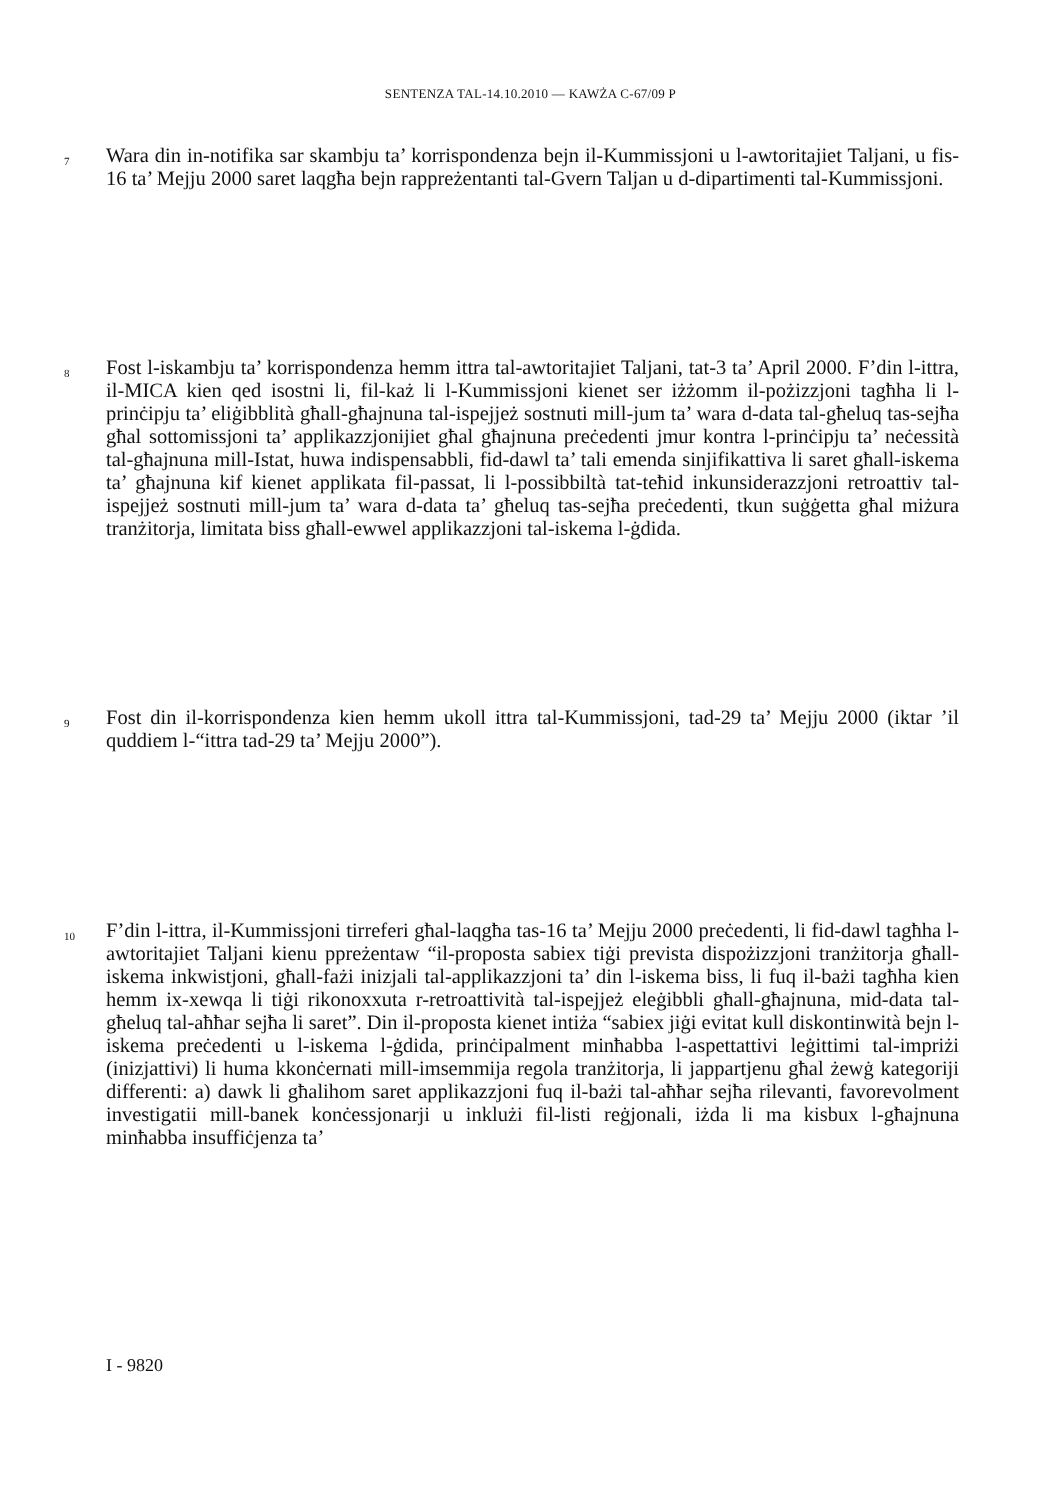SENTENZA TAL-14.10.2010 — KAWŻA C-67/09 P
7
Wara din in-notifika sar skambju ta’ korrispondenza bejn il-Kummissjoni u l-awtoritajiet Taljani, u fis-16 ta’ Mejju 2000 saret laqgħa bejn rappreżentanti tal-Gvern Taljan u d-dipartimenti tal-Kummissjoni.
8
Fost l-iskambju ta’ korrispondenza hemm ittra tal-awtoritajiet Taljani, tat-3 ta’ April 2000. F’din l-ittra, il-MICA kien qed isostni li, fil-każ li l-Kummissjoni kienet ser iżżomm il-pożizzjoni tagħha li l-prinċipju ta’ eliġibblità għall-għajnuna tal-ispejjeż sostnuti mill-jum ta’ wara d-data tal-għeluq tas-sejħa għal sottomissjoni ta’ applikazzjonijiet għal għajnuna preċedenti jmur kontra l-prinċipju ta’ neċessità tal-għajnuna mill-Istat, huwa indispensabbli, fid-dawl ta’ tali emenda sinjifikattiva li saret għall-iskema ta’ għajnuna kif kienet applikata fil-passat, li l-possibbiltà tat-teħid inkunsiderazzjoni retroattiv tal-ispejjeż sostnuti mill-jum ta’ wara d-data ta’ għeluq tas-sejħa preċedenti, tkun suġġetta għal miżura tranżitorja, limitata biss għall-ewwel applikazzjoni tal-iskema l-ġdida.
9
Fost din il-korrispondenza kien hemm ukoll ittra tal-Kummissjoni, tad-29 ta’ Mejju 2000 (iktar ’il quddiem l-“ittra tad-29 ta’ Mejju 2000”).
10
F’din l-ittra, il-Kummissjoni tirreferi għal-laqgħa tas-16 ta’ Mejju 2000 preċedenti, li fid-dawl tagħha l-awtoritajiet Taljani kienu ppreżentaw “il-proposta sabiex tiġi prevista dispożizzjoni tranżitorja għall-iskema inkwistjoni, għall-fażi inizjali tal-applikazzjoni ta’ din l-iskema biss, li fuq il-bażi tagħha kien hemm ix-xewqa li tiġi rikonoxxuta r-retroattività tal-ispejjeż eleġibbli għall-għajnuna, mid-data tal-għeluq tal-aħħar sejħa li saret”. Din il-proposta kienet intiża “sabiex jiġi evitat kull diskontinwità bejn l-iskema preċedenti u l-iskema l-ġdida, prinċipalment minħabba l-aspettattivi leġittimi tal-impriżi (inizjattivi) li huma kkonċernati mill-imsemmija regola tranżitorja, li jappartjenu għal żewġ kategoriji differenti: a) dawk li għalihom saret applikazzjoni fuq il-bażi tal-aħħar sejħa rilevanti, favorevolment investigatii mill-banek konċessjonarji u inklużi fil-listi reġjonali, iżda li ma kisbux l-għajnuna minħabba insuffiċjenza ta’
I - 9820